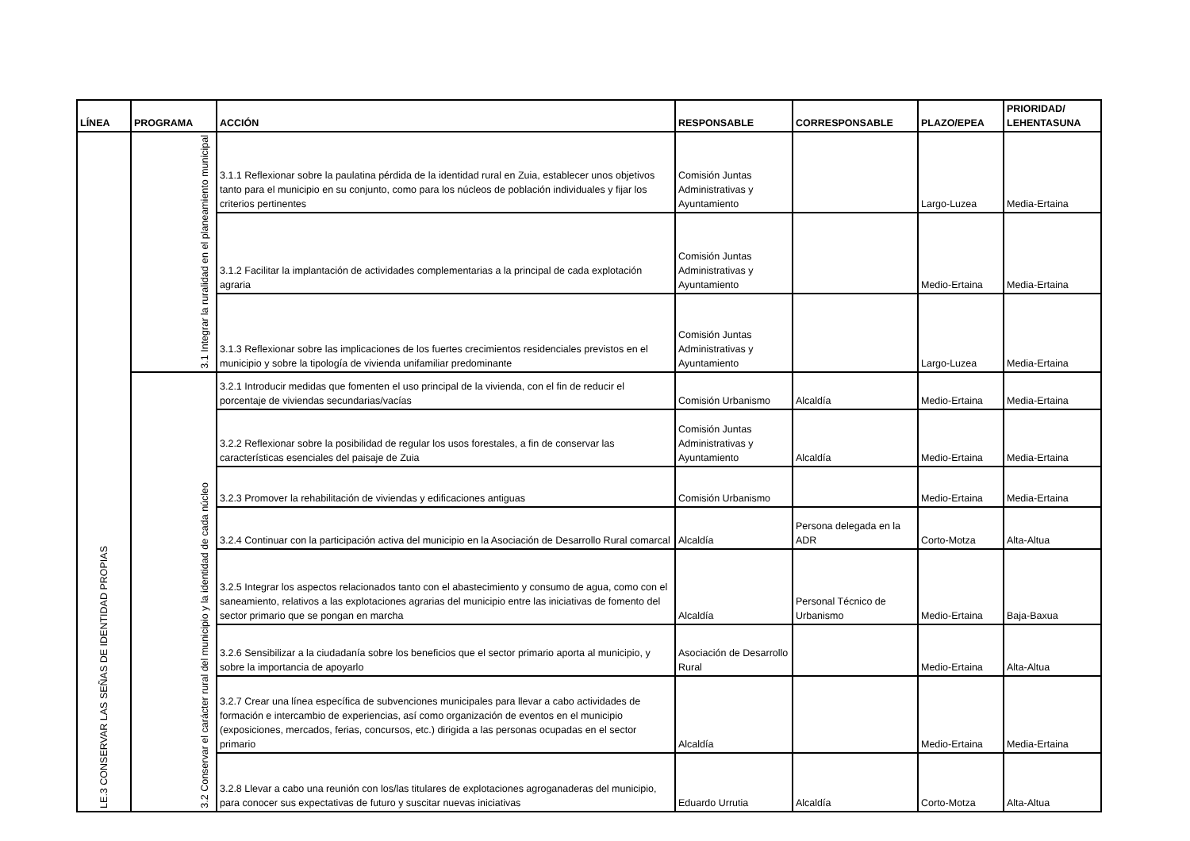| LÍNEA | PROGRAMA | ACCIÓN | RESPONSABLE | CORRESPONSABLE | PLAZO/EPEA | PRIORIDAD/ LEHENTASUNA |
| --- | --- | --- | --- | --- | --- | --- |
| LE.3 CONSERVAR LAS SEÑAS DE IDENTIDAD PROPIAS | 3.1 Integrar la ruralidad en el planeamiento municipal | 3.1.1 Reflexionar sobre la paulatina pérdida de la identidad rural en Zuia, establecer unos objetivos tanto para el municipio en su conjunto, como para los núcleos de población individuales y fijar los criterios pertinentes | Comisión Juntas Administrativas y Ayuntamiento | | Largo-Luzea | Media-Ertaina |
| | | 3.1.2 Facilitar la implantación de actividades complementarias a la principal de cada explotación agraria | Comisión Juntas Administrativas y Ayuntamiento | | Medio-Ertaina | Media-Ertaina |
| | | 3.1.3 Reflexionar sobre las implicaciones de los fuertes crecimientos residenciales previstos en el municipio y sobre la tipología de vivienda unifamiliar predominante | Comisión Juntas Administrativas y Ayuntamiento | | Largo-Luzea | Media-Ertaina |
| | 3.2 Conservar el carácter rural del municipio y la identidad de cada núcleo | 3.2.1 Introducir medidas que fomenten el uso principal de la vivienda, con el fin de reducir el porcentaje de viviendas secundarias/vacías | Comisión Urbanismo | Alcaldía | Medio-Ertaina | Media-Ertaina |
| | | 3.2.2 Reflexionar sobre la posibilidad de regular los usos forestales, a fin de conservar las características esenciales del paisaje de Zuia | Comisión Juntas Administrativas y Ayuntamiento | Alcaldía | Medio-Ertaina | Media-Ertaina |
| | | 3.2.3 Promover la rehabilitación de viviendas y edificaciones antiguas | Comisión Urbanismo | | Medio-Ertaina | Media-Ertaina |
| | | 3.2.4 Continuar con la participación activa del municipio en la Asociación de Desarrollo Rural comarcal | Alcaldía | Persona delegada en la ADR | Corto-Motza | Alta-Altua |
| | | 3.2.5 Integrar los aspectos relacionados tanto con el abastecimiento y consumo de agua, como con el saneamiento, relativos a las explotaciones agrarias del municipio entre las iniciativas de fomento del sector primario que se pongan en marcha | Alcaldía | Personal Técnico de Urbanismo | Medio-Ertaina | Baja-Baxua |
| | | 3.2.6 Sensibilizar a la ciudadanía sobre los beneficios que el sector primario aporta al municipio, y sobre la importancia de apoyarlo | Asociación de Desarrollo Rural | | Medio-Ertaina | Alta-Altua |
| | | 3.2.7 Crear una línea específica de subvenciones municipales para llevar a cabo actividades de formación e intercambio de experiencias, así como organización de eventos en el municipio (exposiciones, mercados, ferias, concursos, etc.) dirigida a las personas ocupadas en el sector primario | Alcaldía | | Medio-Ertaina | Media-Ertaina |
| | | 3.2.8 Llevar a cabo una reunión con los/las titulares de explotaciones agroganaderas del municipio, para conocer sus expectativas de futuro y suscitar nuevas iniciativas | Eduardo Urrutia | Alcaldía | Corto-Motza | Alta-Altua |